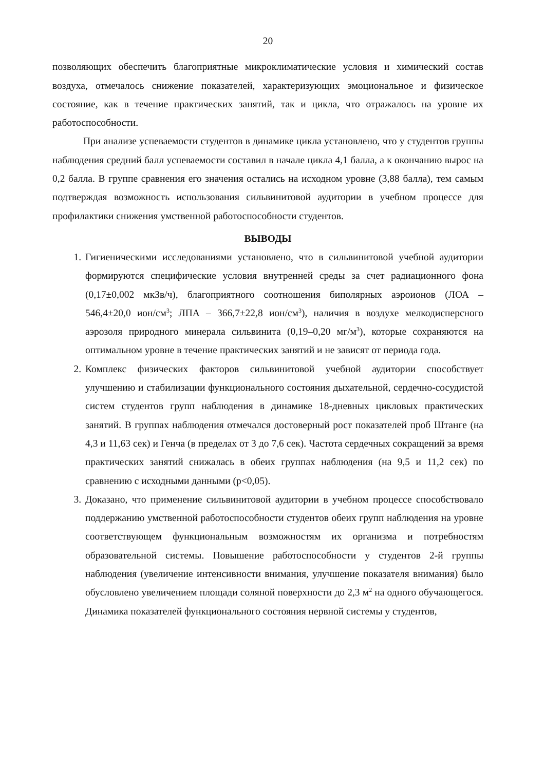20
позволяющих обеспечить благоприятные микроклиматические условия и химический состав воздуха, отмечалось снижение показателей, характеризующих эмоциональное и физическое состояние, как в течение практических занятий, так и цикла, что отражалось на уровне их работоспособности.
При анализе успеваемости студентов в динамике цикла установлено, что у студентов группы наблюдения средний балл успеваемости составил в начале цикла 4,1 балла, а к окончанию вырос на 0,2 балла. В группе сравнения его значения остались на исходном уровне (3,88 балла), тем самым подтверждая возможность использования сильвинитовой аудитории в учебном процессе для профилактики снижения умственной работоспособности студентов.
ВЫВОДЫ
1. Гигиеническими исследованиями установлено, что в сильвинитовой учебной аудитории формируются специфические условия внутренней среды за счет радиационного фона (0,17±0,002 мкЗв/ч), благоприятного соотношения биполярных аэроионов (ЛОА – 546,4±20,0 ион/см<sup>3</sup>; ЛПА – 366,7±22,8 ион/см<sup>3</sup>), наличия в воздухе мелкодисперсного аэрозоля природного минерала сильвинита (0,19–0,20 мг/м<sup>3</sup>), которые сохраняются на оптимальном уровне в течение практических занятий и не зависят от периода года.
2. Комплекс физических факторов сильвинитовой учебной аудитории способствует улучшению и стабилизации функционального состояния дыхательной, сердечно-сосудистой систем студентов групп наблюдения в динамике 18-дневных цикловых практических занятий. В группах наблюдения отмечался достоверный рост показателей проб Штанге (на 4,3 и 11,63 сек) и Генча (в пределах от 3 до 7,6 сек). Частота сердечных сокращений за время практических занятий снижалась в обеих группах наблюдения (на 9,5 и 11,2 сек) по сравнению с исходными данными (р<0,05).
3. Доказано, что применение сильвинитовой аудитории в учебном процессе способствовало поддержанию умственной работоспособности студентов обеих групп наблюдения на уровне соответствующем функциональным возможностям их организма и потребностям образовательной системы. Повышение работоспособности у студентов 2-й группы наблюдения (увеличение интенсивности внимания, улучшение показателя внимания) было обусловлено увеличением площади соляной поверхности до 2,3 м<sup>2</sup> на одного обучающегося. Динамика показателей функционального состояния нервной системы у студентов,